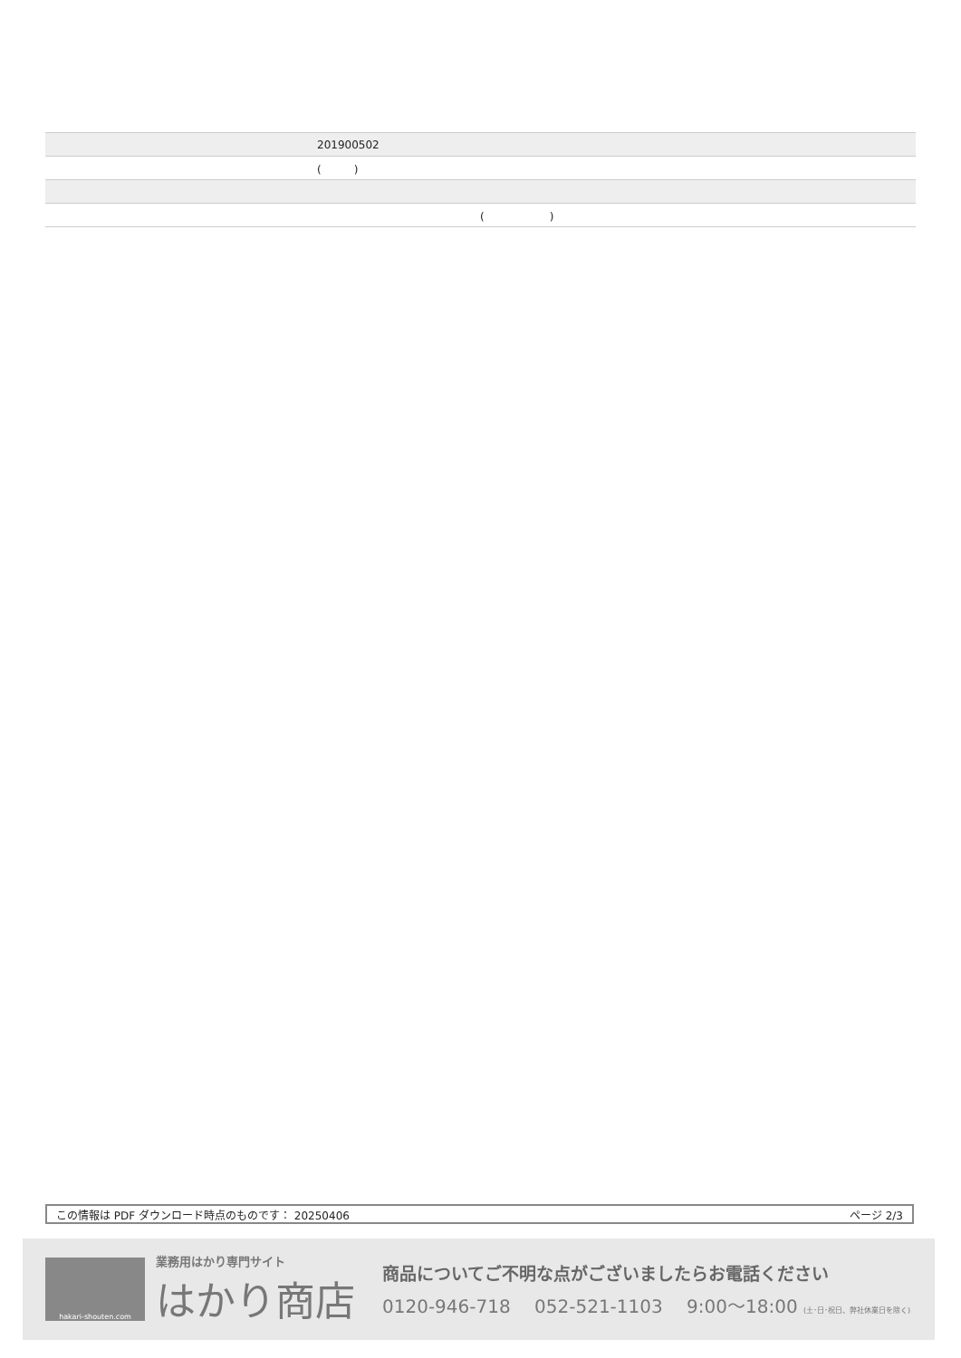| | 201900502 |
| | ( ) |
| | ( ) |
この情報は PDF ダウンロード時点のものです： 20250406 ページ 2/3
hakari-shouten.com
業務用はかり専門サイト
はかり商店
商品についてご不明な点がございましたらお電話ください
0120-946-718 　052-521-1103 　9:00〜18:00 (土･日･祝日、弊社休業日を除く)